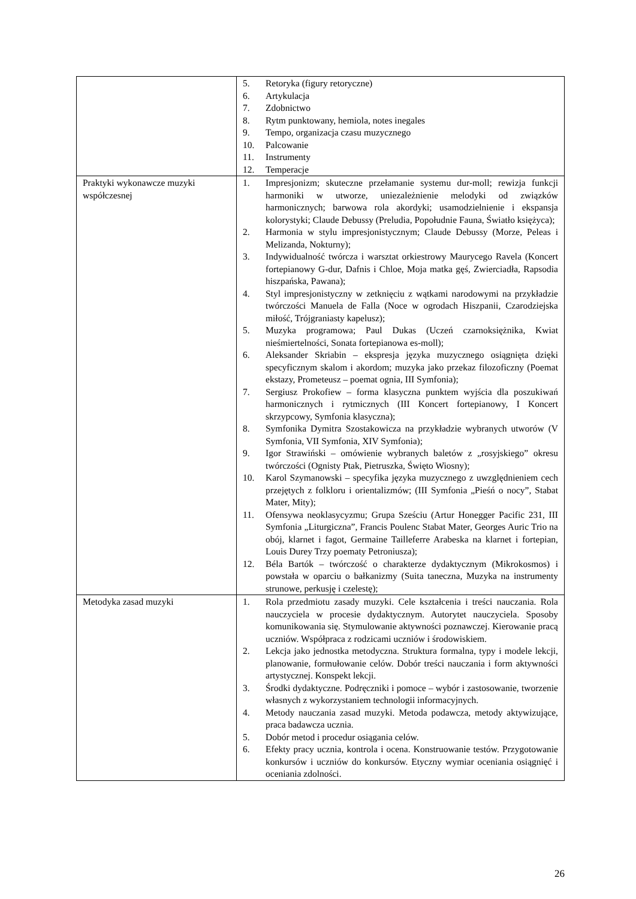| | 5. Retoryka (figury retoryczne) 6. Artykulacja 7. Zdobnictwo 8. Rytm punktowany, hemiola, notes inegales 9. Tempo, organizacja czasu muzycznego 10. Palcowanie 11. Instrumenty 12. Temperacje |
| Praktyki wykonawcze muzyki współczesnej | 1. Impresjonizm; skuteczne przełamanie systemu dur-moll; rewizja funkcji harmoniki w utworze, uniezależnienie melodyki od związków harmonicznych; barwowa rola akordyki; usamodzielnienie i ekspansja kolorystyki; Claude Debussy (Preludia, Popołudnie Fauna, Światło księżyca); 2. Harmonia w stylu impresjonistycznym; Claude Debussy (Morze, Peleas i Melizanda, Nokturny); 3. Indywidualność twórcza i warsztat orkiestrowy Maurycego Ravela (Koncert fortepianowy G-dur, Dafnis i Chloe, Moja matka gęś, Zwierciadła, Rapsodia hiszpańska, Pawana); 4. Styl impresjonistyczny w zetknięciu z wątkami narodowymi na przykładzie twórczości Manuela de Falla (Noce w ogrodach Hiszpanii, Czarodziejska miłość, Trójgraniasty kapelusz); 5. Muzyka programowa; Paul Dukas (Uczeń czarnoksiężnika, Kwiat nieśmiertelności, Sonata fortepianowa es-moll); 6. Aleksander Skriabin – ekspresja języka muzycznego osiągnięta dzięki specyficznym skalom i akordom; muzyka jako przekaz filozoficzny (Poemat ekstazy, Prometeusz – poemat ognia, III Symfonia); 7. Sergiusz Prokofiew – forma klasyczna punktem wyjścia dla poszukiwań harmonicznych i rytmicznych (III Koncert fortepianowy, I Koncert skrzypcowy, Symfonia klasyczna); 8. Symfonika Dymitra Szostakowicza na przykładzie wybranych utworów (V Symfonia, VII Symfonia, XIV Symfonia); 9. Igor Strawiński – omówienie wybranych baletów z „rosyjskiego” okresu twórczości (Ognisty Ptak, Pietruszka, Święto Wiosny); 10. Karol Szymanowski – specyfika języka muzycznego z uwzględnieniem cech przejętych z folkloru i orientalizmów; (III Symfonia „Pieśń o nocy”, Stabat Mater, Mity); 11. Ofensywa neoklasycyzmu; Grupa Sześciu (Artur Honegger Pacific 231, III Symfonia „Liturgiczna”, Francis Poulenc Stabat Mater, Georges Auric Trio na obój, klarnet i fagot, Germaine Tailleferre Arabeska na klarnet i fortepian, Louis Durey Trzy poematy Petroniusza); 12. Béla Bartók – twórczość o charakterze dydaktycznym (Mikrokosmos) i powstała w oparciu o bałkanizmy (Suita taneczna, Muzyka na instrumenty strunowe, perkusję i czelestę); |
| Metodyka zasad muzyki | 1. Rola przedmiotu zasady muzyki. Cele kształcenia i treści nauczania. Rola nauczyciela w procesie dydaktycznym. Autorytet nauczyciela. Sposoby komunikowania się. Stymulowanie aktywności poznawczej. Kierowanie pracą uczniów. Współpraca z rodzicami uczniów i środowiskiem. 2. Lekcja jako jednostka metodyczna. Struktura formalna, typy i modele lekcji, planowanie, formułowanie celów. Dobór treści nauczania i form aktywności artystycznej. Konspekt lekcji. 3. Środki dydaktyczne. Podręczniki i pomoce – wybór i zastosowanie, tworzenie własnych z wykorzystaniem technologii informacyjnych. 4. Metody nauczania zasad muzyki. Metoda podawcza, metody aktywizujące, praca badawcza ucznia. 5. Dobór metod i procedur osiągania celów. 6. Efekty pracy ucznia, kontrola i ocena. Konstruowanie testów. Przygotowanie konkursów i uczniów do konkursów. Etyczny wymiar oceniania osiągnięć i oceniania zdolności. |
26